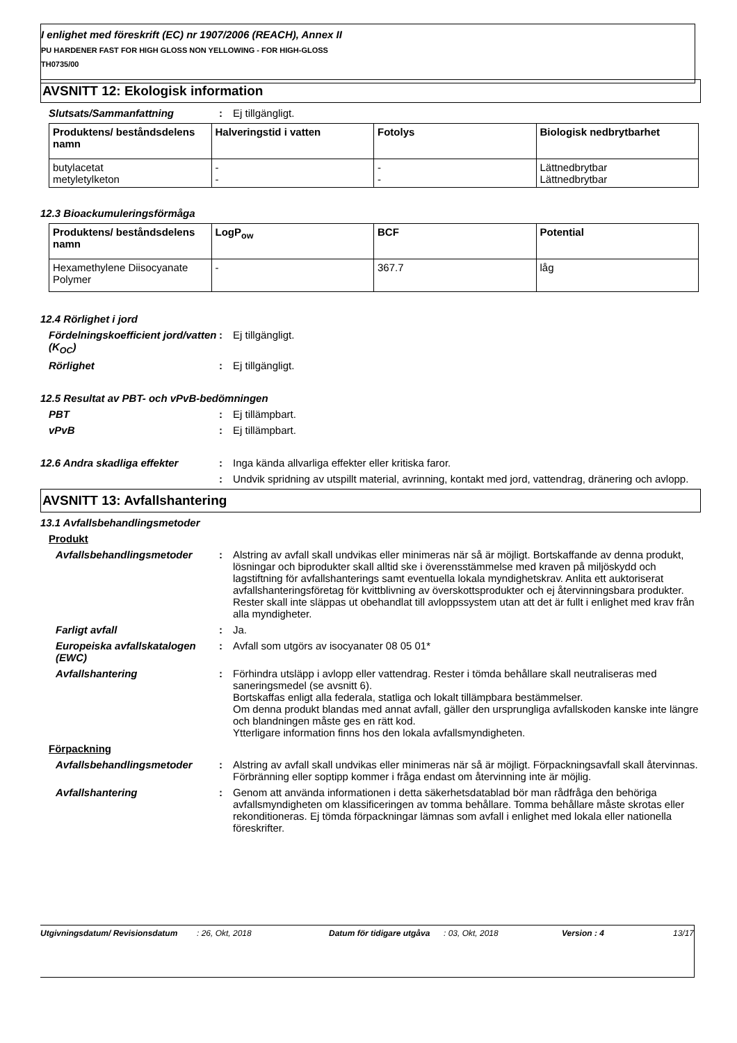I enlighet med föreskrift (EC) nr 1907/2006 (REACH), Annex II
PU HARDENER FAST FOR HIGH GLOSS NON YELLOWING - FOR HIGH-GLOSS
TH0735/00
AVSNITT 12: Ekologisk information
Slutsats/Sammanfattning : Ej tillgängligt.
| Produktens/ beståndsdelens namn | Halveringstid i vatten | Fotolys | Biologisk nedbrytbarhet |
| --- | --- | --- | --- |
| butylacetat metyletylketon | - - | - - | Lättnedbrytbar Lättnedbrytbar |
12.3 Bioackumuleringsförmåga
| Produktens/ beståndsdelens namn | LogP<sub>ow</sub> | BCF | Potential |
| --- | --- | --- | --- |
| Hexamethylene Diisocyanate Polymer | - | 367.7 | låg |
12.4 Rörlighet i jord
Fördelningskoefficient jord/vatten (K<sub>OC</sub>)
: Ej tillgängligt.
Rörlighet : Ej tillgängligt.
12.5 Resultat av PBT- och vPvB-bedömningen
PBT : Ej tillämpbart.
vPvB : Ej tillämpbart.
12.6 Andra skadliga effekter : Inga kända allvarliga effekter eller kritiska faror.
: Undvik spridning av utspillt material, avrinning, kontakt med jord, vattendrag, dränering och avlopp.
AVSNITT 13: Avfallshantering
13.1 Avfallsbehandlingsmetoder
Produkt
Avfallsbehandlingsmetoder : Alstring av avfall skall undvikas eller minimeras när så är möjligt. Bortskaffande av denna produkt, lösningar och biprodukter skall alltid ske i överensstämmelse med kraven på miljöskydd och lagstiftning för avfallshanterings samt eventuella lokala myndighetskrav. Anlita ett auktoriserat avfallshanteringsföretag för kvittblivning av överskottsprodukter och ej återvinningsbara produkter. Rester skall inte släppas ut obehandlat till avloppssystem utan att det är fullt i enlighet med krav från alla myndigheter.
Farligt avfall : Ja.
Europeiska avfallskatalogen (EWC)
: Avfall som utgörs av isocyanater 08 05 01*
Avfallshantering : Förhindra utsläpp i avlopp eller vattendrag. Rester i tömda behållare skall neutraliseras med saneringsmedel (se avsnitt 6).
Bortskaffas enligt alla federala, statliga och lokalt tillämpbara bestämmelser.
Om denna produkt blandas med annat avfall, gäller den ursprungliga avfallskoden kanske inte längre och blandningen måste ges en rätt kod.
Ytterligare information finns hos den lokala avfallsmyndigheten.
Förpackning
Avfallsbehandlingsmetoder : Alstring av avfall skall undvikas eller minimeras när så är möjligt. Förpackningsavfall skall återvinnas. Förbränning eller soptipp kommer i fråga endast om återvinning inte är möjlig.
Avfallshantering : Genom att använda informationen i detta säkerhetsdatablad bör man rådfråga den behöriga avfallsmyndigheten om klassificeringen av tomma behållare. Tomma behållare måste skrotas eller rekonditioneras. Ej tömda förpackningar lämnas som avfall i enlighet med lokala eller nationella föreskrifter.
Utgivningsdatum/ Revisionsdatum : 26, Okt, 2018 Datum för tidigare utgåva
: 03, Okt, 2018 Version : 4 13/17